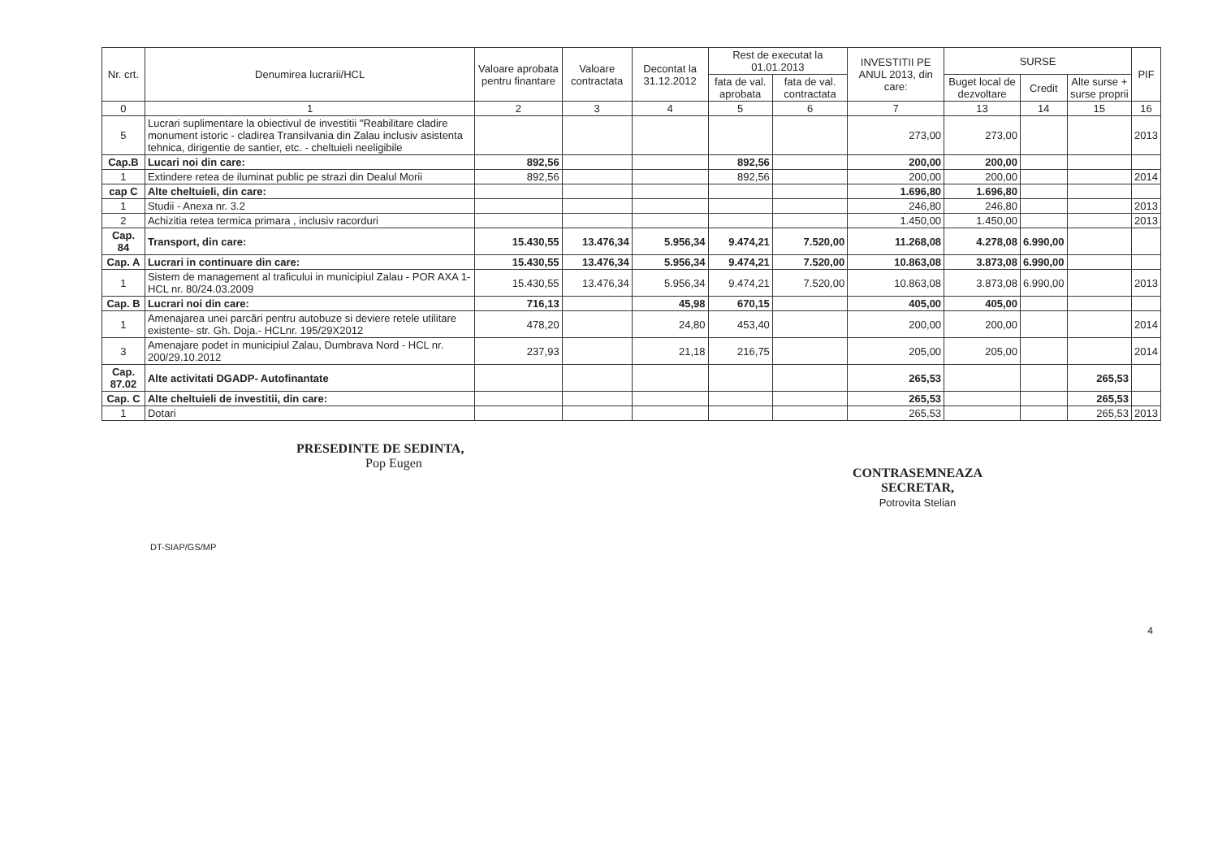| Nr. crt. | Denumirea lucrarii/HCL | Valoare aprobata pentru finantare | Valoare contractata | Decontat la 31.12.2012 | Rest de executat la 01.01.2013 | | INVESTITII PE ANUL 2013, din care: | SURSE | | | PIF |
| --- | --- | --- | --- | --- | --- | --- | --- | --- | --- | --- | --- |
| | | | | | fata de val. aprobata | fata de val. contractata | | Buget local de dezvoltare | Credit | Alte surse + surse proprii | |
| 0 | 1 | 2 | 3 | 4 | 5 | 6 | 7 | 13 | 14 | 15 | 16 |
| 5 | Lucrari suplimentare la obiectivul de investitii "Reabilitare cladire monument istoric - cladirea Transilvania din Zalau inclusiv asistenta tehnica, dirigentie de santier, etc. - cheltuieli neeligibile | | | | | | 273,00 | 273,00 | | | 2013 |
| Cap.B | Lucari noi din care: | 892,56 | | | 892,56 | | 200,00 | 200,00 | | | |
| 1 | Extindere retea de iluminat public pe strazi din Dealul Morii | 892,56 | | | 892,56 | | 200,00 | 200,00 | | | 2014 |
| cap C | Alte cheltuieli, din care: | | | | | | 1.696,80 | 1.696,80 | | | |
| 1 | Studii - Anexa nr. 3.2 | | | | | | 246,80 | 246,80 | | | 2013 |
| 2 | Achizitia retea termica primara , inclusiv racorduri | | | | | | 1.450,00 | 1.450,00 | | | 2013 |
| Cap. 84 | Transport, din care: | 15.430,55 | 13.476,34 | 5.956,34 | 9.474,21 | 7.520,00 | 11.268,08 | 4.278,08 | 6.990,00 | | |
| Cap. A | Lucrari in continuare din care: | 15.430,55 | 13.476,34 | 5.956,34 | 9.474,21 | 7.520,00 | 10.863,08 | 3.873,08 | 6.990,00 | | |
| 1 | Sistem de management al traficului in municipiul Zalau - POR AXA 1- HCL nr. 80/24.03.2009 | 15.430,55 | 13.476,34 | 5.956,34 | 9.474,21 | 7.520,00 | 10.863,08 | 3.873,08 | 6.990,00 | | 2013 |
| Cap. B | Lucrari noi din care: | 716,13 | | 45,98 | 670,15 | | 405,00 | 405,00 | | | |
| 1 | Amenajarea unei parcări pentru autobuze si deviere retele utilitare existente- str. Gh. Doja.- HCLnr. 195/29X2012 | 478,20 | | 24,80 | 453,40 | | 200,00 | 200,00 | | | 2014 |
| 3 | Amenajare podet in municipiul Zalau, Dumbrava Nord - HCL nr. 200/29.10.2012 | 237,93 | | 21,18 | 216,75 | | 205,00 | 205,00 | | | 2014 |
| Cap. 87.02 | Alte activitati DGADP- Autofinantate | | | | | | 265,53 | | | 265,53 | |
| Cap. C | Alte cheltuieli de investitii, din care: | | | | | | 265,53 | | | 265,53 | |
| 1 | Dotari | | | | | | 265,53 | | | 265,53 | 2013 |
PRESEDINTE DE SEDINTA,
Pop Eugen
CONTRASEMNEAZA
SECRETAR,
Potrovita Stelian
DT-SIAP/GS/MP
4